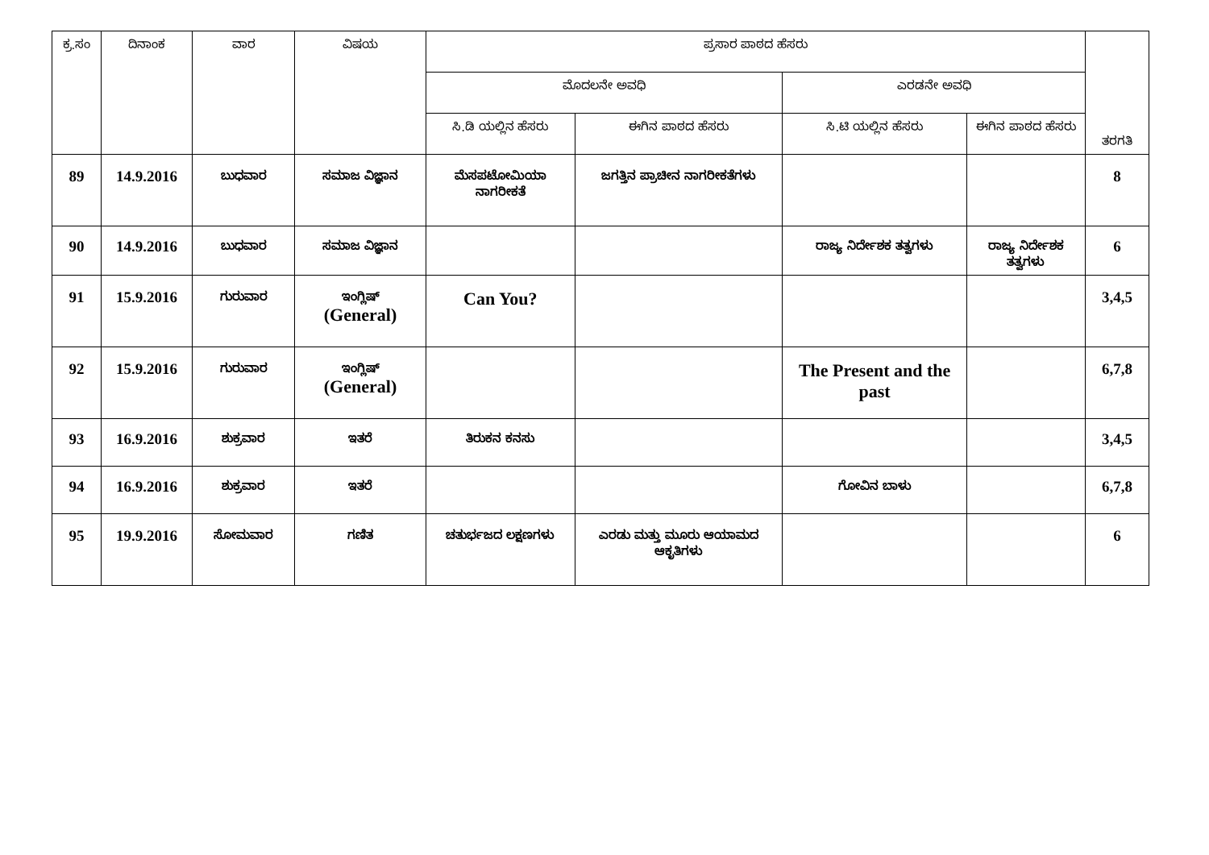| ಕ್ರ.ಸಂ | ದಿನಾಂಕ | ವಾರ | ವಿಷಯ | ಪ್ರಸಾರ ಪಾಠದ ಹೆಸರು | | | | ತರಗತಿ |
| --- | --- | --- | --- | --- | --- | --- | --- | --- |
| | | | | ಮೊದಲನೇ ಅವಧಿ | | ಎರಡನೇ ಅವಧಿ | | |
| | | | | ಸಿ.ಡಿ ಯಲ್ಲಿನ ಹೆಸರು | ಈಗಿನ ಪಾಠದ ಹೆಸರು | ಸಿ.ಟಿ ಯಲ್ಲಿನ ಹೆಸರು | ಈಗಿನ ಪಾಠದ ಹೆಸರು | |
| 89 | 14.9.2016 | ಬುಧವಾರ | ಸಮಾಜ ವಿಜ್ಞಾನ | ಮೆಸಪಟೋಮಿಯಾ ನಾಗರೀಕತೆ | ಜಗತ್ತಿನ ಪ್ರಾಚೀನ ನಾಗರೀಕತೆಗಳು | | | 8 |
| 90 | 14.9.2016 | ಬುಧವಾರ | ಸಮಾಜ ವಿಜ್ಞಾನ | | | ರಾಜ್ಯ ನಿರ್ದೇಶಕ ತತ್ವಗಳು | ರಾಜ್ಯ ನಿರ್ದೇಶಕ ತತ್ವಗಳು | 6 |
| 91 | 15.9.2016 | ಗುರುವಾರ | ಇಂಗ್ಲಿಷ್ (General) | Can You? | | | | 3,4,5 |
| 92 | 15.9.2016 | ಗುರುವಾರ | ಇಂಗ್ಲಿಷ್ (General) | | | The Present and the past | | 6,7,8 |
| 93 | 16.9.2016 | ಶುಕ್ರವಾರ | ಇತರೆ | ತಿರುಕನ ಕನಸು | | | | 3,4,5 |
| 94 | 16.9.2016 | ಶುಕ್ರವಾರ | ಇತರೆ | | | ಗೋವಿನ ಬಾಳು | | 6,7,8 |
| 95 | 19.9.2016 | ಸೋಮವಾರ | ಗಣಿತ | ಚತುರ್ಭಜದ ಲಕ್ಷಣಗಳು | ಎರಡು ಮತ್ತು ಮೂರು ಆಯಾಮದ ಆಕೃತಿಗಳು | | | 6 |